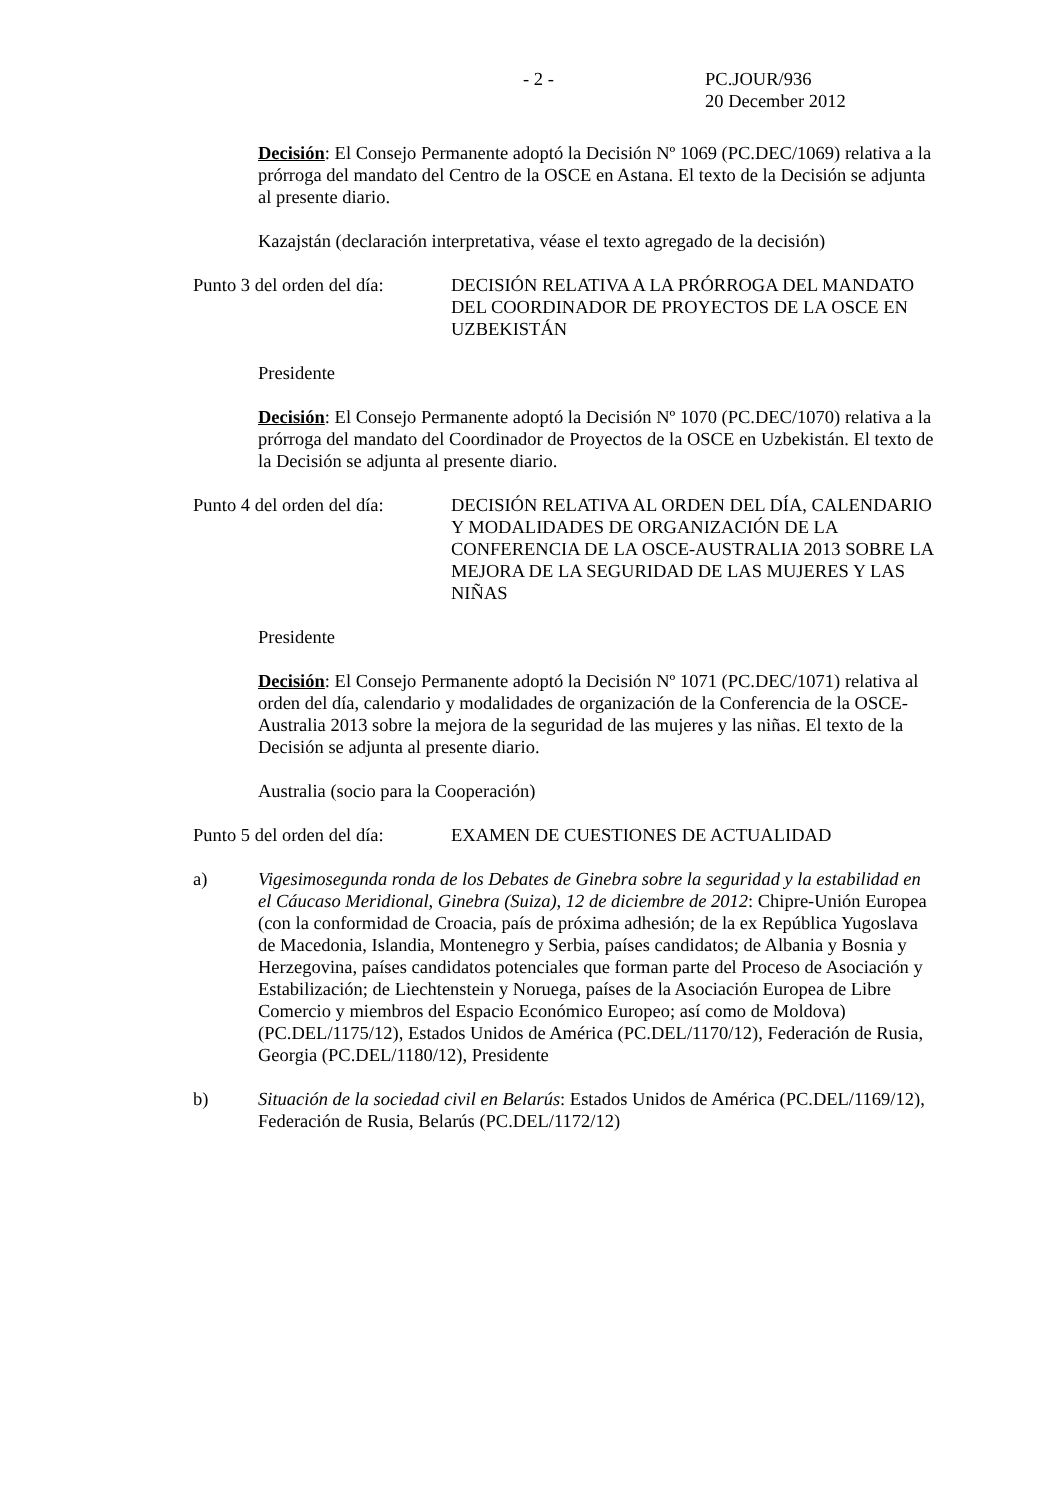- 2 - PC.JOUR/936
20 December 2012
Decisión: El Consejo Permanente adoptó la Decisión Nº 1069 (PC.DEC/1069) relativa a la prórroga del mandato del Centro de la OSCE en Astana. El texto de la Decisión se adjunta al presente diario.
Kazajstán (declaración interpretativa, véase el texto agregado de la decisión)
Punto 3 del orden del día:
DECISIÓN RELATIVA A LA PRÓRROGA DEL MANDATO DEL COORDINADOR DE PROYECTOS DE LA OSCE EN UZBEKISTÁN
Presidente
Decisión: El Consejo Permanente adoptó la Decisión Nº 1070 (PC.DEC/1070) relativa a la prórroga del mandato del Coordinador de Proyectos de la OSCE en Uzbekistán. El texto de la Decisión se adjunta al presente diario.
Punto 4 del orden del día:
DECISIÓN RELATIVA AL ORDEN DEL DÍA, CALENDARIO Y MODALIDADES DE ORGANIZACIÓN DE LA CONFERENCIA DE LA OSCE-AUSTRALIA 2013 SOBRE LA MEJORA DE LA SEGURIDAD DE LAS MUJERES Y LAS NIÑAS
Presidente
Decisión: El Consejo Permanente adoptó la Decisión Nº 1071 (PC.DEC/1071) relativa al orden del día, calendario y modalidades de organización de la Conferencia de la OSCE-Australia 2013 sobre la mejora de la seguridad de las mujeres y las niñas. El texto de la Decisión se adjunta al presente diario.
Australia (socio para la Cooperación)
Punto 5 del orden del día:
EXAMEN DE CUESTIONES DE ACTUALIDAD
a) Vigesimosegunda ronda de los Debates de Ginebra sobre la seguridad y la estabilidad en el Cáucaso Meridional, Ginebra (Suiza), 12 de diciembre de 2012: Chipre-Unión Europea (con la conformidad de Croacia, país de próxima adhesión; de la ex República Yugoslava de Macedonia, Islandia, Montenegro y Serbia, países candidatos; de Albania y Bosnia y Herzegovina, países candidatos potenciales que forman parte del Proceso de Asociación y Estabilización; de Liechtenstein y Noruega, países de la Asociación Europea de Libre Comercio y miembros del Espacio Económico Europeo; así como de Moldova) (PC.DEL/1175/12), Estados Unidos de América (PC.DEL/1170/12), Federación de Rusia, Georgia (PC.DEL/1180/12), Presidente
b) Situación de la sociedad civil en Belarús: Estados Unidos de América (PC.DEL/1169/12), Federación de Rusia, Belarús (PC.DEL/1172/12)